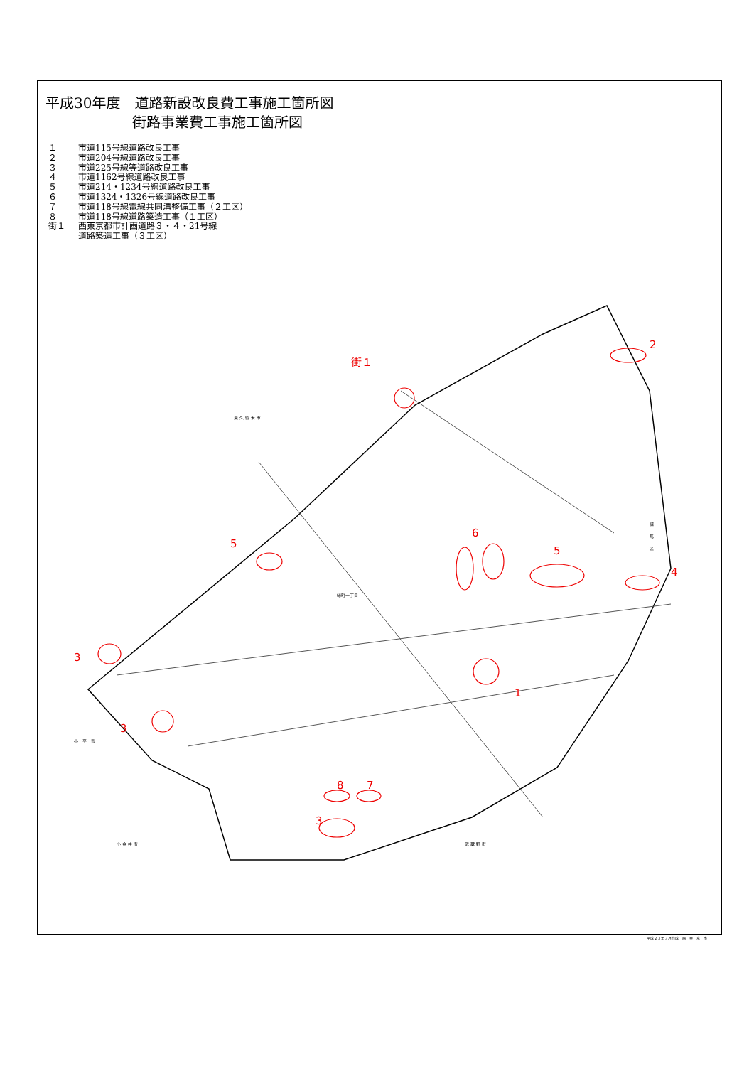平成30年度　道路新設改良費工事施工箇所図
街路事業費工事施工箇所図
１ 市道115号線道路改良工事
２ 市道204号線道路改良工事
３ 市道225号線等道路改良工事
４ 市道1162号線道路改良工事
５ 市道214・1234号線道路改良工事
６ 市道1324・1326号線道路改良工事
７ 市道118号線電線共同溝整備工事（２工区）
８ 市道118号線道路築造工事（１工区）
街１ 西東京都市計画道路３・４・21号線
道路築造工事（３工区）
2
4
5
6
5
街１
1
3
3
8
7
3
東 久 留 米 市
練
馬
区
小　平　市
小 金 井 市
武 蔵 野 市
緑町一丁目
平成２３年３月作成　西　東　京　市